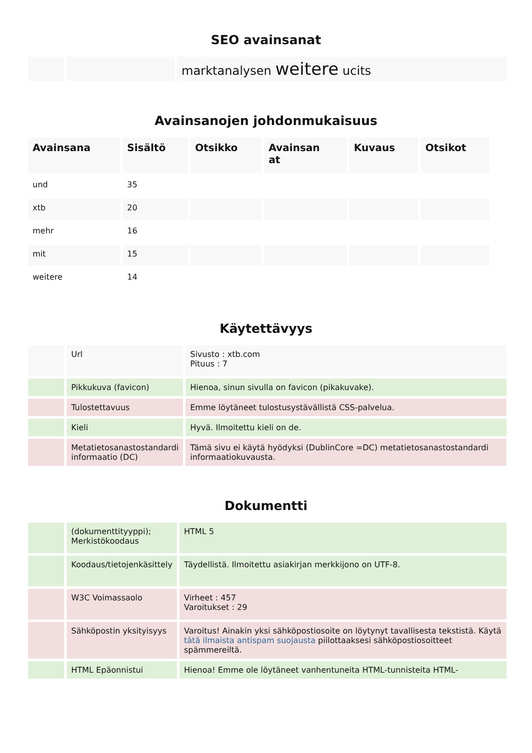SEO avainsanat
| | | marktanalysen weitere ucits |
Avainsanojen johdonmukaisuus
| Avainsana | Sisältö | Otsikko | Avainsan at | Kuvaus | Otsikot |
| --- | --- | --- | --- | --- | --- |
| und | 35 | | | | |
| xtb | 20 | | | | |
| mehr | 16 | | | | |
| mit | 15 | | | | |
| weitere | 14 | | | | |
Käytettävyys
| | Url | Sivusto : xtb.com Pituus : 7 |
| | Pikkukuva (favicon) | Hienoa, sinun sivulla on favicon (pikakuvake). |
| | Tulostettavuus | Emme löytäneet tulostusystävällistä CSS-palvelua. |
| | Kieli | Hyvä. Ilmoitettu kieli on de. |
| | Metatietosanastostandardi informaatio (DC) | Tämä sivu ei käytä hyödyksi (DublinCore =DC) metatietosanastostandardi informaatiokuvausta. |
Dokumentti
| | (dokumenttityyppi); Merkistökoodaus | HTML 5 |
| | Koodaus/tietojenkäsittely | Täydellistä. Ilmoitettu asiakirjan merkkijono on UTF-8. |
| | W3C Voimassaolo | Virheet : 457 Varoitukset : 29 |
| | Sähköpostin yksityisyys | Varoitus! Ainakin yksi sähköpostiosoite on löytynyt tavallisesta tekstistä. Käytä tätä ilmaista antispam suojausta piilottaaksesi sähköpostiosoitteet spämmereiltä. |
| | HTML Epäonnistui | Hienoa! Emme ole löytäneet vanhentuneita HTML-tunnisteita HTML- |